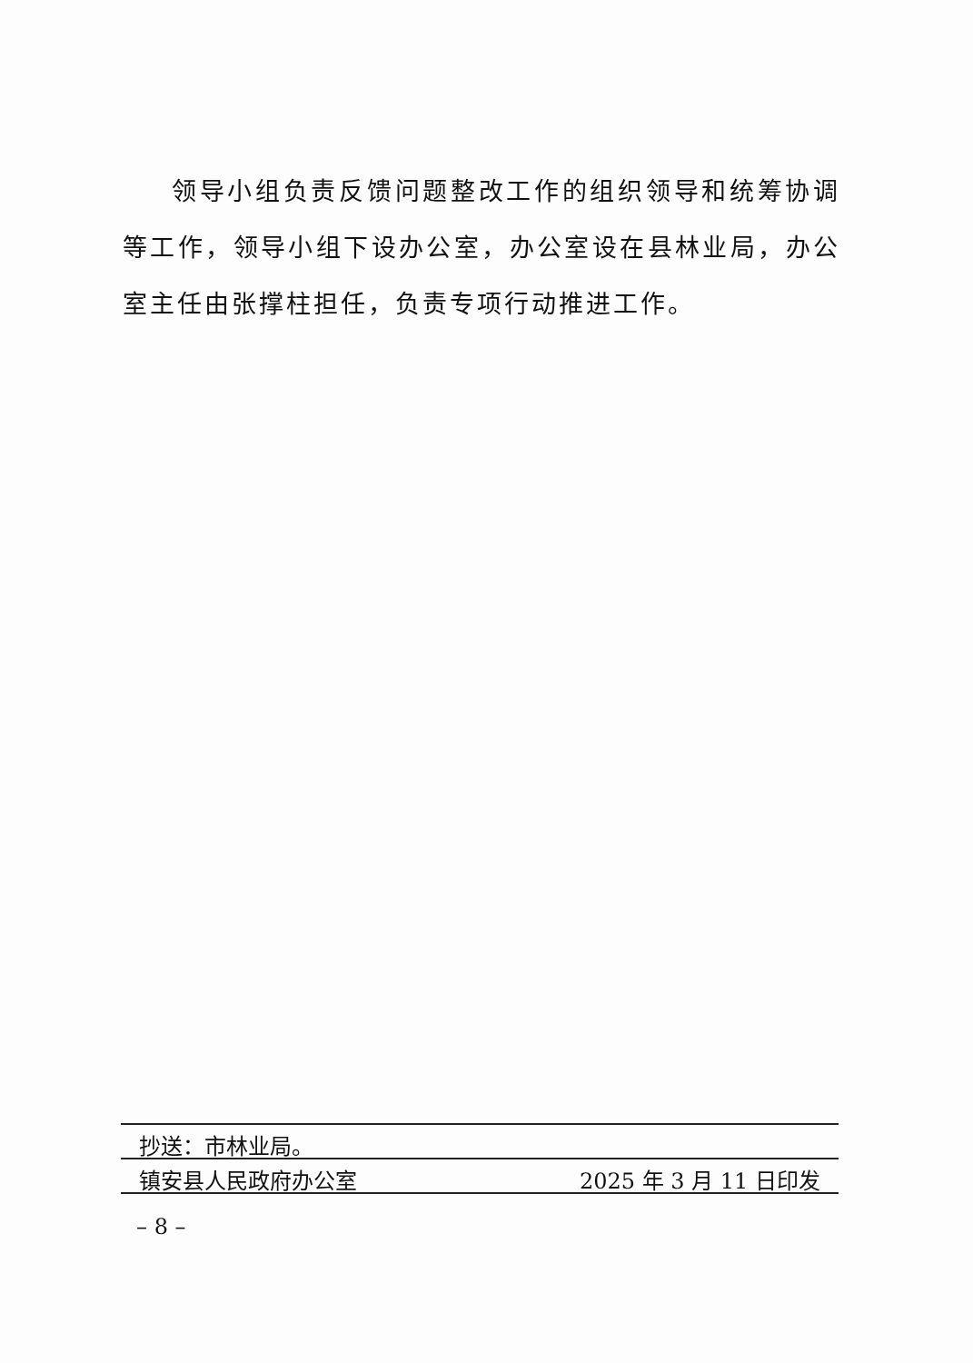领导小组负责反馈问题整改工作的组织领导和统筹协调等工作，领导小组下设办公室，办公室设在县林业局，办公室主任由张撑柱担任，负责专项行动推进工作。
抄送：市林业局。
镇安县人民政府办公室 2025 年 3 月 11 日印发
– 8 –